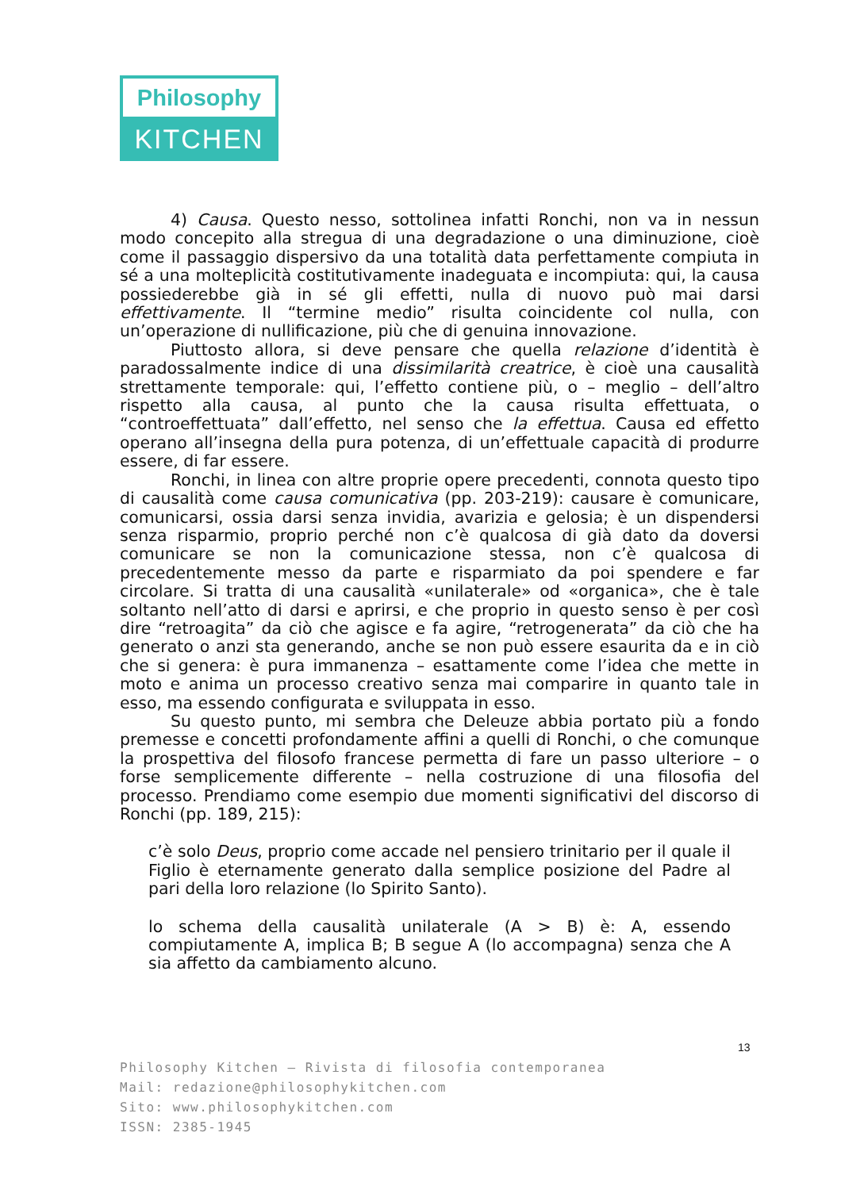Philosophy
KITCHEN
4) Causa. Questo nesso, sottolinea infatti Ronchi, non va in nessun modo concepito alla stregua di una degradazione o una diminuzione, cioè come il passaggio dispersivo da una totalità data perfettamente compiuta in sé a una molteplicità costitutivamente inadeguata e incompiuta: qui, la causa possiederebbe già in sé gli effetti, nulla di nuovo può mai darsi effettivamente. Il “termine medio” risulta coincidente col nulla, con un’operazione di nullificazione, più che di genuina innovazione.
Piuttosto allora, si deve pensare che quella relazione d’identità è paradossalmente indice di una dissimilarità creatrice, è cioè una causalità strettamente temporale: qui, l’effetto contiene più, o – meglio – dell’altro rispetto alla causa, al punto che la causa risulta effettuata, o “controeffettuata” dall’effetto, nel senso che la effettua. Causa ed effetto operano all’insegna della pura potenza, di un’effettuale capacità di produrre essere, di far essere.
Ronchi, in linea con altre proprie opere precedenti, connota questo tipo di causalità come causa comunicativa (pp. 203-219): causare è comunicare, comunicarsi, ossia darsi senza invidia, avarizia e gelosia; è un dispendersi senza risparmio, proprio perché non c’è qualcosa di già dato da doversi comunicare se non la comunicazione stessa, non c’è qualcosa di precedentemente messo da parte e risparmiato da poi spendere e far circolare. Si tratta di una causalità «unilaterale» od «organica», che è tale soltanto nell’atto di darsi e aprirsi, e che proprio in questo senso è per così dire “retroagita” da ciò che agisce e fa agire, “retrogenerata” da ciò che ha generato o anzi sta generando, anche se non può essere esaurita da e in ciò che si genera: è pura immanenza – esattamente come l’idea che mette in moto e anima un processo creativo senza mai comparire in quanto tale in esso, ma essendo configurata e sviluppata in esso.
Su questo punto, mi sembra che Deleuze abbia portato più a fondo premesse e concetti profondamente affini a quelli di Ronchi, o che comunque la prospettiva del filosofo francese permetta di fare un passo ulteriore – o forse semplicemente differente – nella costruzione di una filosofia del processo. Prendiamo come esempio due momenti significativi del discorso di Ronchi (pp. 189, 215):
c’è solo Deus, proprio come accade nel pensiero trinitario per il quale il Figlio è eternamente generato dalla semplice posizione del Padre al pari della loro relazione (lo Spirito Santo).
lo schema della causalità unilaterale (A > B) è: A, essendo compiutamente A, implica B; B segue A (lo accompagna) senza che A sia affetto da cambiamento alcuno.
13
Philosophy Kitchen – Rivista di filosofia contemporanea
Mail: redazione@philosophykitchen.com
Sito: www.philosophykitchen.com
ISSN: 2385-1945